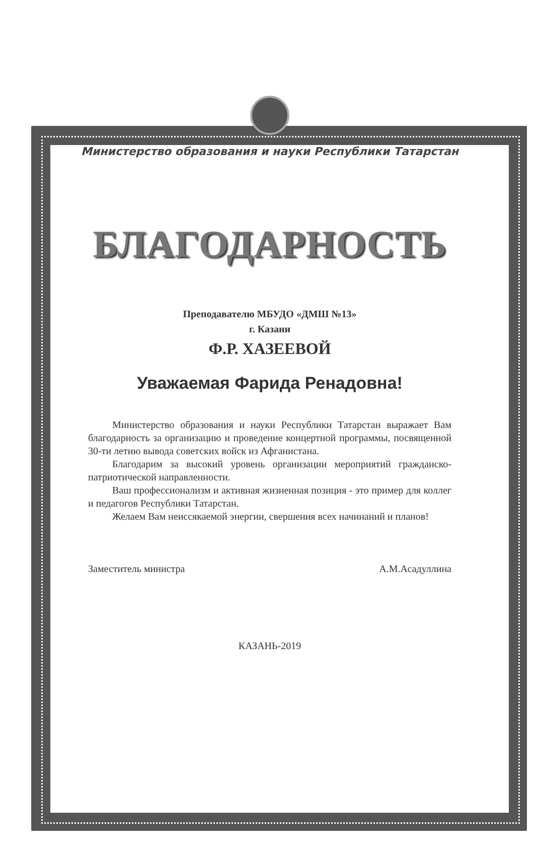Министерство образования и науки Республики Татарстан
БЛАГОДАРНОСТЬ
Преподавателю МБУДО «ДМШ №13»
г. Казани
Ф.Р. ХАЗЕЕВОЙ
Уважаемая Фарида Ренадовна!
Министерство образования и науки Республики Татарстан выражает Вам благодарность за организацию и проведение концертной программы, посвященной 30-ти летию вывода советских войск из Афганистана.
Благодарим за высокий уровень организации мероприятий гражданско-патриотической направленности.
Ваш профессионализм и активная жизненная позиция - это пример для коллег и педагогов Республики Татарстан.
Желаем Вам неиссякаемой энергии, свершения всех начинаний и планов!
Заместитель министра А.М.Асадуллина
КАЗАНЬ-2019